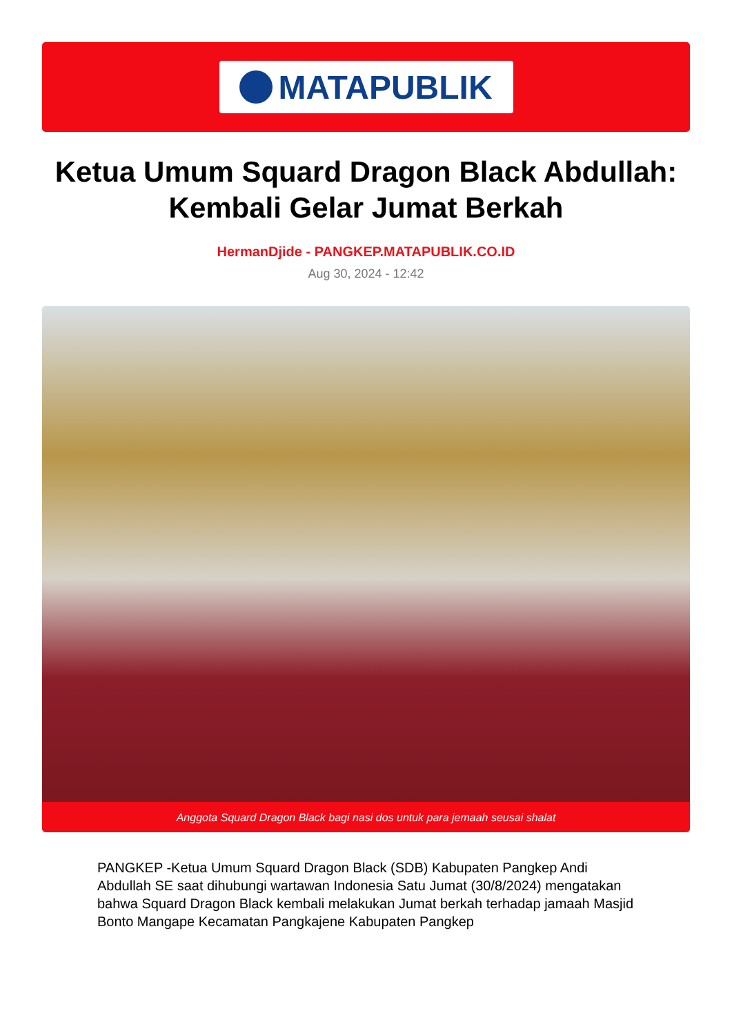MATAPUBLIK
Ketua Umum Squard Dragon Black Abdullah: Kembali Gelar Jumat Berkah
HermanDjide - PANGKEP.MATAPUBLIK.CO.ID
Aug 30, 2024 - 12:42
Anggota Squard Dragon Black bagi nasi dos untuk para jemaah seusai shalat
PANGKEP -Ketua Umum Squard Dragon Black (SDB) Kabupaten Pangkep Andi Abdullah SE saat dihubungi wartawan Indonesia Satu Jumat (30/8/2024) mengatakan bahwa Squard Dragon Black kembali melakukan Jumat berkah terhadap jamaah Masjid Bonto Mangape Kecamatan Pangkajene Kabupaten Pangkep